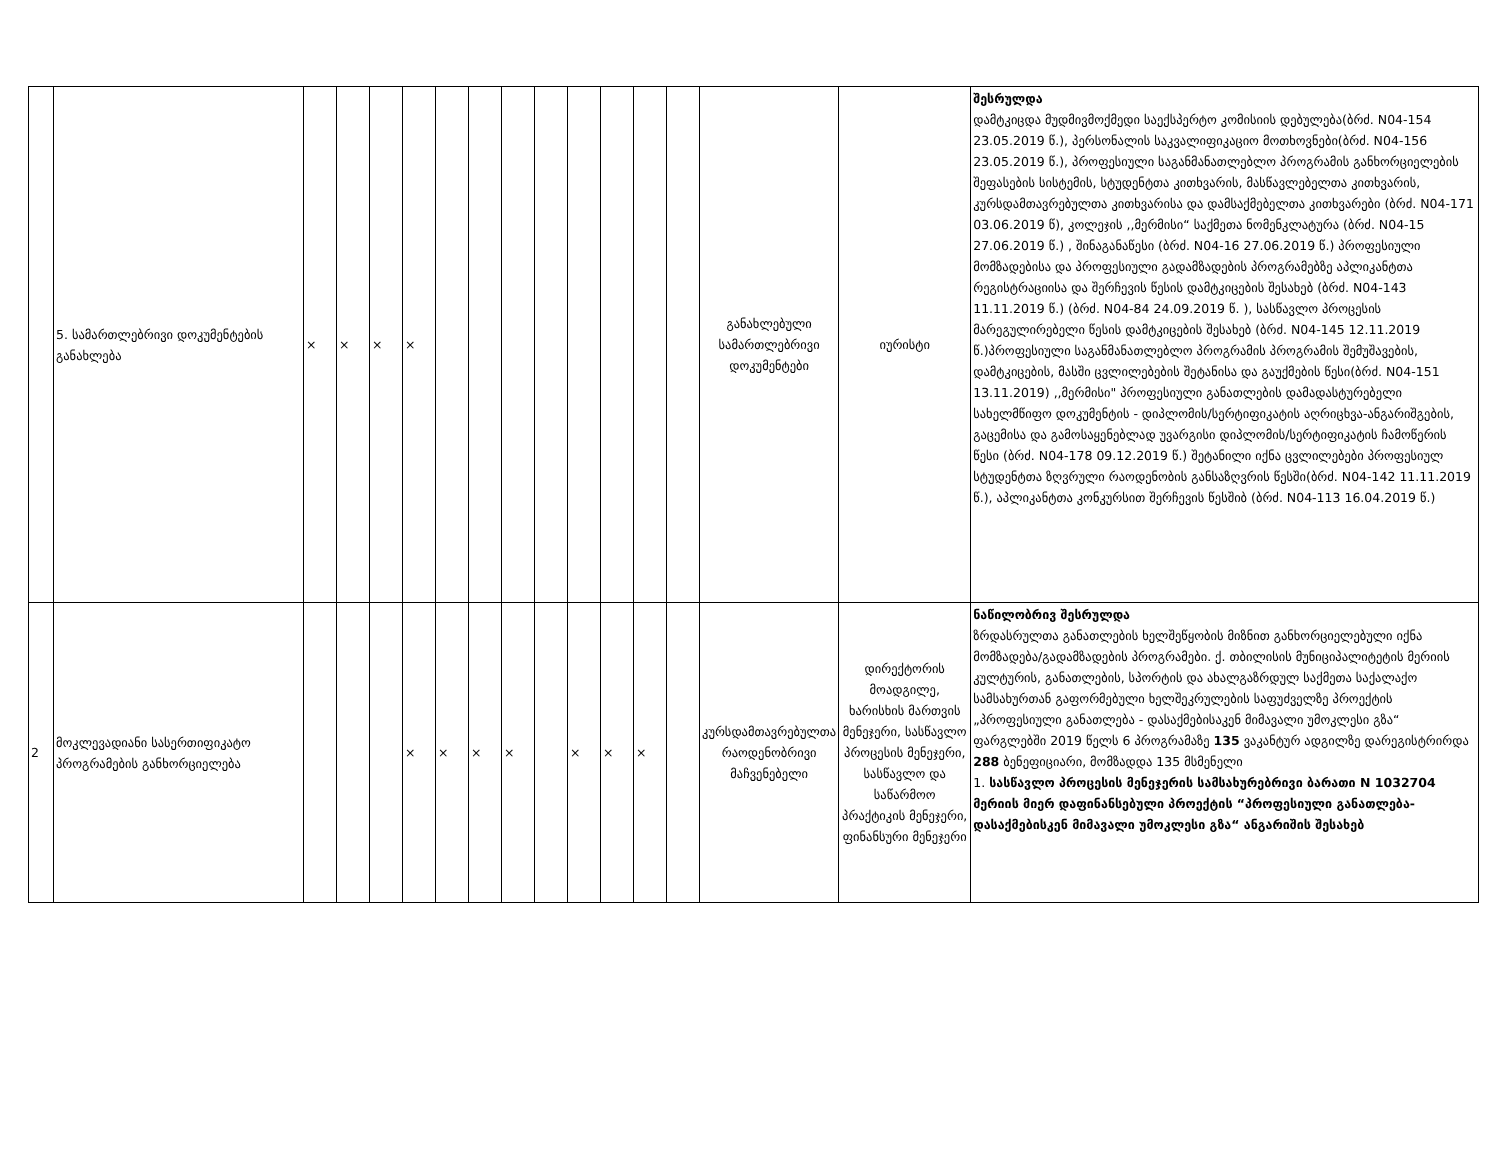| | 5. სამართლებრივი დოკუმენტების განახლება | × | × | × | × | | | | | | | | | განახლებული სამართლებრივი დოკუმენტები | იურისტი | შესრულდა დამტკიცდა მუდმივმოქმედი საექსპერტო კომისიის დებულება(ბრძ. N04-154 23.05.2019 წ.), პერსონალის საკვალიფიკაციო მოთხოვნები(ბრძ. N04-156 23.05.2019 წ.), პროფესიული საგანმანათლებლო პროგრამის განხორციელების შეფასების სისტემის, სტუდენტთა კითხვარის, მასწავლებელთა კითხვარის, კურსდამთავრებულთა კითხვარისა და დამსაქმებელთა კითხვარები (ბრძ. N04-171 03.06.2019 წ), კოლეჯის ,,მერმისი“ საქმეთა ნომენკლატურა (ბრძ. N04-15 27.06.2019 წ.) , შინაგანაწესი (ბრძ. N04-16 27.06.2019 წ.) პროფესიული მომზადებისა და პროფესიული გადამზადების პროგრამებზე აპლიკანტთა რეგისტრაციისა და შერჩევის წესის დამტკიცების შესახებ (ბრძ. N04-143 11.11.2019 წ.) (ბრძ. N04-84 24.09.2019 წ. ), სასწავლო პროცესის მარეგულირებელი წესის დამტკიცების შესახებ (ბრძ. N04-145 12.11.2019 წ.)პროფესიული საგანმანათლებლო პროგრამის პროგრამის შემუშავების, დამტკიცების, მასში ცვლილებების შეტანისა და გაუქმების წესი(ბრძ. N04-151 13.11.2019) ,,მერმისი" პროფესიული განათლების დამადასტურებელი სახელმწიფო დოკუმენტის - დიპლომის/სერტიფიკატის აღრიცხვა-ანგარიშგების, გაცემისა და გამოსაყენებლად უვარგისი დიპლომის/სერტიფიკატის ჩამოწერის წესი (ბრძ. N04-178 09.12.2019 წ.) შეტანილი იქნა ცვლილებები პროფესიულ სტუდენტთა ზღვრული რაოდენობის განსაზღვრის წესში(ბრძ. N04-142 11.11.2019 წ.), აპლიკანტთა კონკურსით შერჩევის წესშიბ (ბრძ. N04-113 16.04.2019 წ.) |
| 2 | მოკლევადიანი სასერთიფიკატო პროგრამების განხორციელება | | | | × | × | × | × | | × | × | × | | კურსდამთავრებულთა რაოდენობრივი მაჩვენებელი | დირექტორის მოადგილე, ხარისხის მართვის მენეჯერი, სასწავლო პროცესის მენეჯერი, სასწავლო და საწარმოო პრაქტიკის მენეჯერი, ფინანსური მენეჯერი | ნაწილობრივ შესრულდა ზრდასრულთა განათლების ხელშეწყობის მიზნით განხორციელებული იქნა მომზადება/გადამზადების პროგრამები. ქ. თბილისის მუნიციპალიტეტის მერიის კულტურის, განათლების, სპორტის და ახალგაზრდულ საქმეთა საქალაქო სამსახურთან გაფორმებული ხელშეკრულების საფუძველზე პროექტის „პროფესიული განათლება - დასაქმებისაკენ მიმავალი უმოკლესი გზა“ ფარგლებში 2019 წელს 6 პროგრამაზე 135 ვაკანტურ ადგილზე დარეგისტრირდა 288 ბენეფიციარი, მომზადდა 135 მსმენელი 1. სასწავლო პროცესის მენეჯერის სამსახურებრივი ბარათი N 1032704 მერიის მიერ დაფინანსებული პროექტის “პროფესიული განათლება- დასაქმებისკენ მიმავალი უმოკლესი გზა“ ანგარიშის შესახებ |